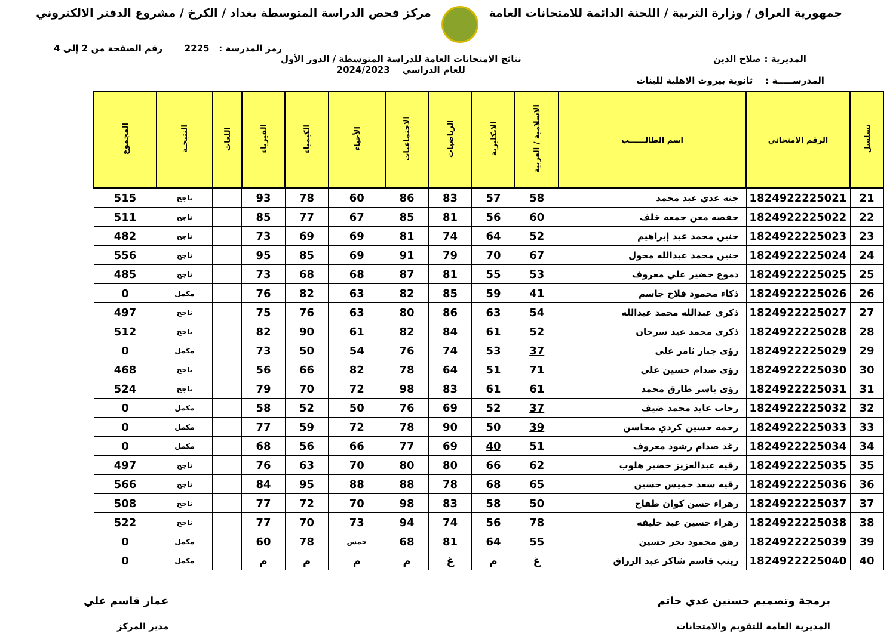جمهورية العراق / وزارة التربية / اللجنة الدائمة للامتحانات العامة
مركز فحص الدراسة المتوسطة بغداد / الكرخ / مشروع الدفتر الالكتروني
رمز المدرسة : 2225 رقم الصفحة من 2 إلى 4
المديرية : صلاح الدين نتائج الامتحانات العامة للدراسة المتوسطة / الدور الأول
للعام الدراسي 2024/2023
المدرســـــة : ثانوية بيروت الاهلية للبنات
| تسلسل | الرقم الامتحاني | اسم الطالــــــب | الاسلامية / العربية | الانكليزية | الرياضيات | الاجتماعيات | الأحياء | الكيمياء | الفيزياء | اللغات | النتيجـة | المجموع |
| --- | --- | --- | --- | --- | --- | --- | --- | --- | --- | --- | --- | --- |
| 21 | 1824922225021 | جنه عدي عبد محمد | 58 | 57 | 83 | 86 | 60 | 78 | 93 | | ناجح | 515 |
| 22 | 1824922225022 | حفصه معن جمعه خلف | 60 | 56 | 81 | 85 | 67 | 77 | 85 | | ناجح | 511 |
| 23 | 1824922225023 | حنين محمد عبد إبراهيم | 52 | 64 | 74 | 81 | 69 | 69 | 73 | | ناجح | 482 |
| 24 | 1824922225024 | حنين محمد عبدالله مجول | 67 | 70 | 79 | 91 | 69 | 85 | 95 | | ناجح | 556 |
| 25 | 1824922225025 | دموع خضير علي معروف | 53 | 55 | 81 | 87 | 68 | 68 | 73 | | ناجح | 485 |
| 26 | 1824922225026 | ذكاء محمود فلاح جاسم | 41 | 59 | 85 | 82 | 63 | 82 | 76 | | مكمل | 0 |
| 27 | 1824922225027 | ذكرى عبدالله محمد عبدالله | 54 | 63 | 86 | 80 | 63 | 76 | 75 | | ناجح | 497 |
| 28 | 1824922225028 | ذكرى محمد عيد سرحان | 52 | 61 | 84 | 82 | 61 | 90 | 82 | | ناجح | 512 |
| 29 | 1824922225029 | رؤى جبار ثامر علي | 37 | 53 | 74 | 76 | 54 | 50 | 73 | | مكمل | 0 |
| 30 | 1824922225030 | رؤى صدام حسين علي | 71 | 51 | 64 | 78 | 82 | 66 | 56 | | ناجح | 468 |
| 31 | 1824922225031 | رؤى ياسر طارق محمد | 61 | 61 | 83 | 98 | 72 | 70 | 79 | | ناجح | 524 |
| 32 | 1824922225032 | رحاب عايد محمد ضيف | 37 | 52 | 69 | 76 | 50 | 52 | 58 | | مكمل | 0 |
| 33 | 1824922225033 | رحمه حسين كردي محاسن | 39 | 50 | 90 | 78 | 72 | 59 | 77 | | مكمل | 0 |
| 34 | 1824922225034 | رغد صدام رشود معروف | 51 | 40 | 69 | 77 | 66 | 56 | 68 | | مكمل | 0 |
| 35 | 1824922225035 | رقيه عبدالعزيز خضير هلوب | 62 | 66 | 80 | 80 | 70 | 63 | 76 | | ناجح | 497 |
| 36 | 1824922225036 | رقيه سعد خميس حسين | 65 | 68 | 78 | 88 | 88 | 95 | 84 | | ناجح | 566 |
| 37 | 1824922225037 | زهراء حسن كوان طفاح | 50 | 58 | 83 | 98 | 70 | 72 | 77 | | ناجح | 508 |
| 38 | 1824922225038 | زهراء حسين عبد خليفه | 78 | 56 | 74 | 94 | 73 | 70 | 77 | | ناجح | 522 |
| 39 | 1824922225039 | زهق محمود بحر حسين | 55 | 64 | 81 | 68 | خمس | 78 | 60 | | مكمل | 0 |
| 40 | 1824922225040 | زينب قاسم شاكر عبد الرزاق | غ | م | غ | م | م | م | م | | مكمل | 0 |
برمجة وتصميم حسنين عدي حاتم
المديرية العامة للتقويم والامتحانات
عمار قاسم علي
مدير المركز